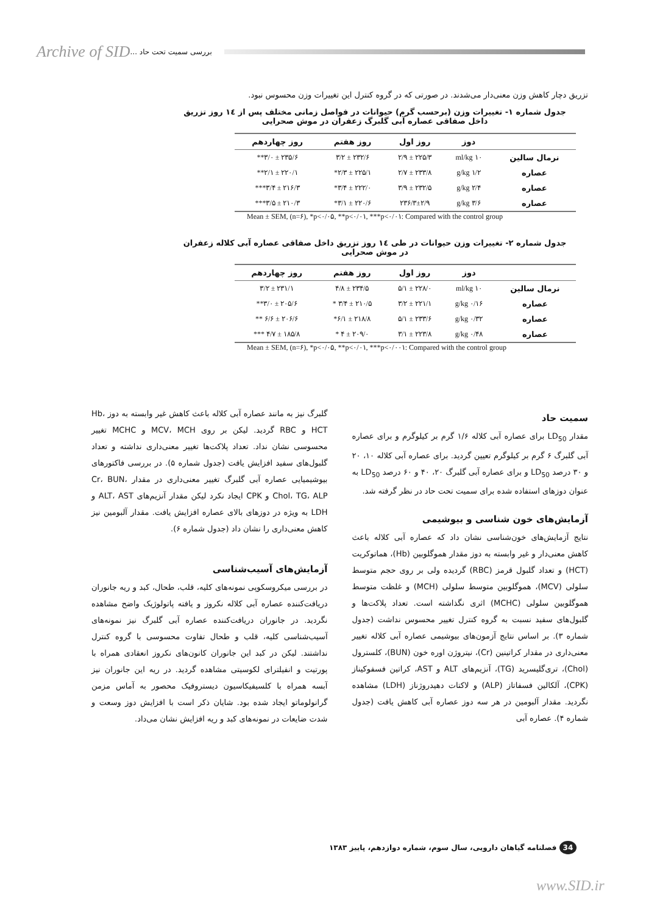Archive of SID بررسی سمیت تحت حاد ...
تزریق دچار کاهش وزن معنی‌دار می‌شدند. در صورتی که در گروه کنترل این تغییرات وزن محسوس نبود.
جدول شماره ۱- تغییرات وزن (برحسب گرم) حیوانات در فواصل زمانی مختلف پس از ۱٤ روز تزریق
داخل صفاقی عصاره آبی گلبرگ زعفران در موش صحرایی
| | دوز | روز اول | روز هفتم | روز چهاردهم |
| --- | --- | --- | --- | --- |
| نرمال سالین | ۱۰ ml/kg | ۲۲۵/۳ ± ۲/۹ | ۲۳۲/۶ ± ۳/۲ | ۲۳۵/۶ ± ۳/۰** |
| عصاره | ۱/۲ g/kg | ۲۳۳/۸ ± ۲/۷ | ۲۲۵/۱ ± ۲/۳* | ۲۲۰/۱ ± ۲/۱** |
| عصاره | ۲/۴ g/kg | ۲۳۲/۵ ± ۳/۹ | ۲۲۲/۰ ± ۳/۴* | ۲۱۶/۳ ± ۳/۴*** |
| عصاره | ۳/۶ g/kg | ۲۳۶/۳±۲/۹ | ۲۲۰/۶ ± ۳/۱* | ۲۱۰/۳ ± ۳/۵*** |
Mean ± SEM, (n=۶), *p<۰/۰۵, **p<۰/۰۱, ***p<۰/۰۱: Compared with the control group
جدول شماره ۲- تغییرات وزن حیوانات در طی ۱٤ روز تزریق داخل صفاقی عصاره آبی کلاله زعفران
در موش صحرایی
| | دوز | روز اول | روز هفتم | روز چهاردهم |
| --- | --- | --- | --- | --- |
| نرمال سالین | ۱۰ ml/kg | ۲۲۸/۰ ± ۵/۱ | ۲۳۴/۵ ± ۴/۸ | ۲۳۱/۱ ± ۳/۲ |
| عصاره | ۰/۱۶ g/kg | ۲۲۱/۱ ± ۳/۲ | ۲۱۰/۵ ± ۳/۴ * | ۲۰۵/۶ ± ۳/۰** |
| عصاره | ۰/۳۲ g/kg | ۲۳۳/۶ ± ۵/۱ | ۲۱۸/۸ ± ۶/۱* | ۲۰۶/۶ ± ۶/۶ ** |
| عصاره | ۰/۴۸ g/kg | ۲۲۳/۸ ± ۳/۱ | ۲۰۹/۰ ± ۴ * | ۱۸۵/۸ ± ۴/۷ *** |
Mean ± SEM, (n=۶), *p<۰/۰۵, **p<۰/۰۱, ***p<۰/۰۰۱: Compared with the control group
سمیت حاد
مقدار LD<sub>50</sub> برای عصاره آبی کلاله ۱/۶ گرم بر کیلوگرم و برای عصاره آبی گلبرگ ۶ گرم بر کیلوگرم تعیین گردید. برای عصاره آبی کلاله ۱۰، ۲۰ و ۳۰ درصد LD<sub>50</sub> و برای عصاره آبی گلبرگ ۲۰، ۴۰ و ۶۰ درصد LD<sub>50</sub> به عنوان دوزهای استفاده شده برای سمیت تحت حاد در نظر گرفته شد.
آزمایش‌های خون شناسی و بیوشیمی
نتایج آزمایش‌های خون‌شناسی نشان داد که عصاره آبی کلاله باعث کاهش معنی‌دار و غیر وابسته به دوز مقدار هموگلوبین (Hb)، هماتوکریت (HCT) و تعداد گلبول قرمز (RBC) گردیده ولی بر روی حجم متوسط سلولی (MCV)، هموگلوبین متوسط سلولی (MCH) و غلظت متوسط هموگلوبین سلولی (MCHC) اثری نگذاشته است. تعداد پلاکت‌ها و گلبول‌های سفید نسبت به گروه کنترل تغییر محسوس نداشت (جدول شماره ۳). بر اساس نتایج آزمون‌های بیوشیمی عصاره آبی کلاله تغییر معنی‌داری در مقدار کراتینین (Cr)، نیتروژن اوره خون (BUN)، کلسترول (Chol)، تری‌گلیسرید (TG)، آنزیم‌های ALT و AST، کراتین فسفوکیناز (CPK)، آلکالین فسفاتاز (ALP) و لاکتات دهیدروژناز (LDH) مشاهده نگردید. مقدار آلبومین در هر سه دوز عصاره آبی کاهش یافت (جدول شماره ۴). عصاره آبی
گلبرگ نیز به مانند عصاره آبی کلاله باعث کاهش غیر وابسته به دوز Hb، HCT و RBC گردید. لیکن بر روی MCV، MCH و MCHC تغییر محسوسی نشان نداد. تعداد پلاکت‌ها تغییر معنی‌داری نداشته و تعداد گلبول‌های سفید افزایش یافت (جدول شماره ۵). در بررسی فاکتورهای بیوشیمیایی عصاره آبی گلبرگ تغییر معنی‌داری در مقدار Cr، BUN، Chol، TG، ALP و CPK ایجاد نکرد لیکن مقدار آنزیم‌های ALT، AST و LDH به ویژه در دوزهای بالای عصاره افزایش یافت. مقدار آلبومین نیز کاهش معنی‌داری را نشان داد (جدول شماره ۶).
آزمایش‌های آسیب‌شناسی
در بررسی میکروسکوپی نمونه‌های کلیه، قلب، طحال، کبد و ریه جانوران دریافت‌کننده عصاره آبی کلاله نکروز و یافته پاتولوژیک واضح مشاهده نگردید. در جانوران دریافت‌کننده عصاره آبی گلبرگ نیز نمونه‌های آسیب‌شناسی کلیه، قلب و طحال تفاوت محسوسی با گروه کنترل نداشتند. لیکن در کبد این جانوران کانون‌های نکروز انعقادی همراه با پورتیت و انفیلترای لکوسیتی مشاهده گردید. در ریه این جانوران نیز آبسه همراه با کلسیفیکاسیون دیستروفیک محصور به آماس مزمن گرانولوماتو ایجاد شده بود. شایان ذکر است با افزایش دوز وسعت و شدت ضایعات در نمونه‌های کبد و ریه افزایش نشان می‌داد.
34 فصلنامه گیاهان دارویی، سال سوم، شماره دوازدهم، پاییز ۱۳۸۳
www.SID.ir